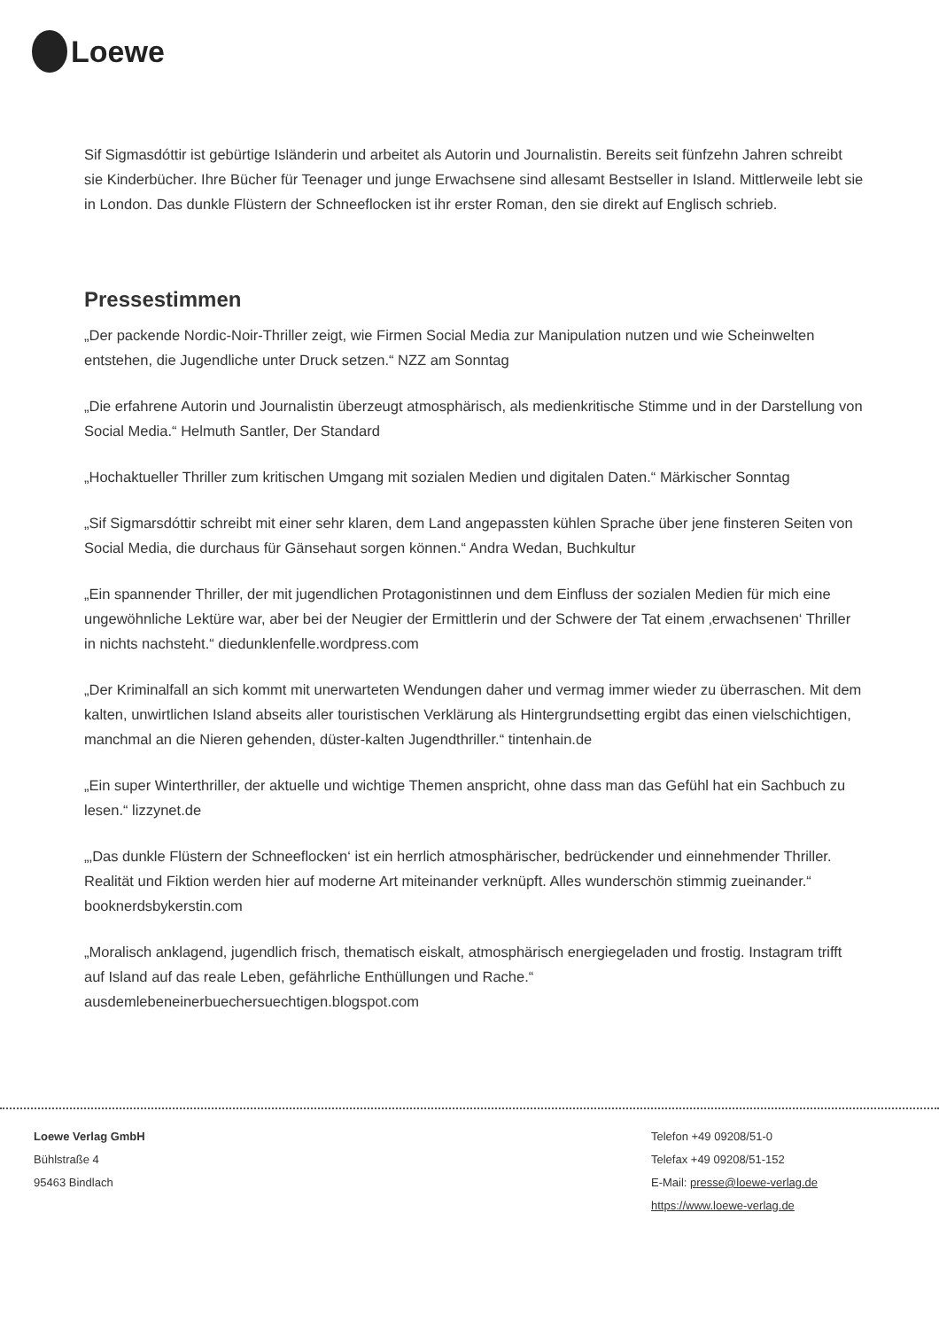Loewe
Sif Sigmasdóttir ist gebürtige Isländerin und arbeitet als Autorin und Journalistin. Bereits seit fünfzehn Jahren schreibt sie Kinderbücher. Ihre Bücher für Teenager und junge Erwachsene sind allesamt Bestseller in Island. Mittlerweile lebt sie in London. Das dunkle Flüstern der Schneeflocken ist ihr erster Roman, den sie direkt auf Englisch schrieb.
Pressestimmen
„Der packende Nordic-Noir-Thriller zeigt, wie Firmen Social Media zur Manipulation nutzen und wie Scheinwelten entstehen, die Jugendliche unter Druck setzen.“ NZZ am Sonntag
„Die erfahrene Autorin und Journalistin überzeugt atmosphärisch, als medienkritische Stimme und in der Darstellung von Social Media.“ Helmuth Santler, Der Standard
„Hochaktueller Thriller zum kritischen Umgang mit sozialen Medien und digitalen Daten.“ Märkischer Sonntag
„Sif Sigmarsdóttir schreibt mit einer sehr klaren, dem Land angepassten kühlen Sprache über jene finsteren Seiten von Social Media, die durchaus für Gänsehaut sorgen können.“ Andra Wedan, Buchkultur
„Ein spannender Thriller, der mit jugendlichen Protagonistinnen und dem Einfluss der sozialen Medien für mich eine ungewöhnliche Lektüre war, aber bei der Neugier der Ermittlerin und der Schwere der Tat einem ‚erwachsenen‘ Thriller in nichts nachsteht.“ diedunklenfelle.wordpress.com
„Der Kriminalfall an sich kommt mit unerwarteten Wendungen daher und vermag immer wieder zu überraschen. Mit dem kalten, unwirtlichen Island abseits aller touristischen Verklärung als Hintergrundsetting ergibt das einen vielschichtigen, manchmal an die Nieren gehenden, düster-kalten Jugendthriller.“ tintenhain.de
„Ein super Winterthriller, der aktuelle und wichtige Themen anspricht, ohne dass man das Gefühl hat ein Sachbuch zu lesen.“ lizzynet.de
„‚Das dunkle Flüstern der Schneeflocken‘ ist ein herrlich atmosphärischer, bedrückender und einnehmender Thriller. Realität und Fiktion werden hier auf moderne Art miteinander verknüpft. Alles wunderschön stimmig zueinander.“ booknerdsbykerstin.com
„Moralisch anklagend, jugendlich frisch, thematisch eiskalt, atmosphärisch energiegeladen und frostig. Instagram trifft auf Island auf das reale Leben, gefährliche Enthüllungen und Rache.“ ausdemlebeneinerbuechersuechtigen.blogspot.com
Loewe Verlag GmbH
Bühlstraße 4
95463 Bindlach
Telefon +49 09208/51-0
Telefax +49 09208/51-152
E-Mail: presse@loewe-verlag.de
https://www.loewe-verlag.de